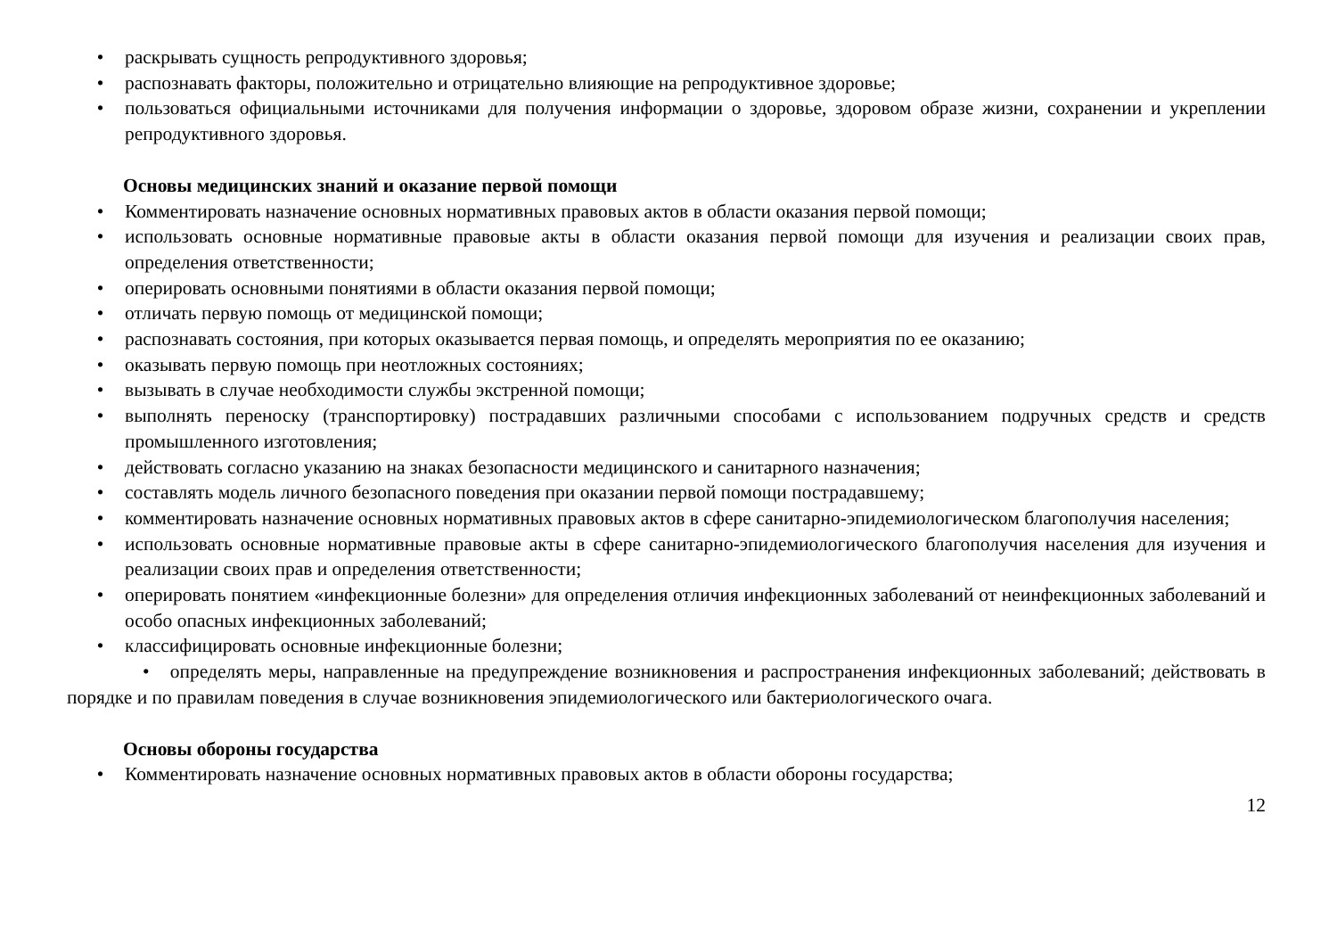• раскрывать сущность репродуктивного здоровья;
• распознавать факторы, положительно и отрицательно влияющие на репродуктивное здоровье;
• пользоваться официальными источниками для получения информации о здоровье, здоровом образе жизни, сохранении и укреплении репродуктивного здоровья.
Основы медицинских знаний и оказание первой помощи
• Комментировать назначение основных нормативных правовых актов в области оказания первой помощи;
• использовать основные нормативные правовые акты в области оказания первой помощи для изучения и реализации своих прав, определения ответственности;
• оперировать основными понятиями в области оказания первой помощи;
• отличать первую помощь от медицинской помощи;
• распознавать состояния, при которых оказывается первая помощь, и определять мероприятия по ее оказанию;
• оказывать первую помощь при неотложных состояниях;
• вызывать в случае необходимости службы экстренной помощи;
• выполнять переноску (транспортировку) пострадавших различными способами с использованием подручных средств и средств промышленного изготовления;
• действовать согласно указанию на знаках безопасности медицинского и санитарного назначения;
• составлять модель личного безопасного поведения при оказании первой помощи пострадавшему;
• комментировать назначение основных нормативных правовых актов в сфере санитарно-эпидемиологическом благополучия населения;
• использовать основные нормативные правовые акты в сфере санитарно-эпидемиологического благополучия населения для изучения и реализации своих прав и определения ответственности;
• оперировать понятием «инфекционные болезни» для определения отличия инфекционных заболеваний от неинфекционных заболеваний и особо опасных инфекционных заболеваний;
• классифицировать основные инфекционные болезни;
• определять меры, направленные на предупреждение возникновения и распространения инфекционных заболеваний; действовать в порядке и по правилам поведения в случае возникновения эпидемиологического или бактериологического очага.
Основы обороны государства
• Комментировать назначение основных нормативных правовых актов в области обороны государства;
12